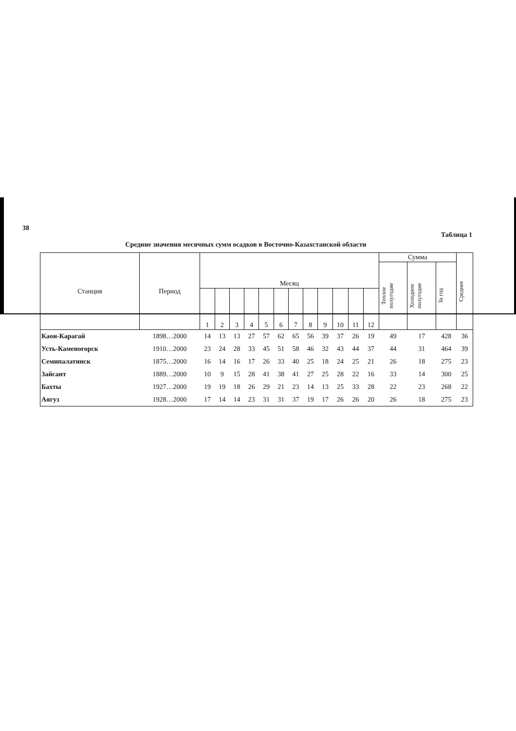38
Таблица 1
Средние значения месячных сумм осадков в Восточно-Казахстанской области
| Станция | Период | Месяц | | | | | | | | | | | | Сумма | | | Среднее |
| --- | --- | --- | --- | --- | --- | --- | --- | --- | --- | --- | --- | --- | --- | --- | --- | --- | --- |
| | | | | | | | | | | | | | | Теплое полугодие | Холодное полугодие | За год | |
| | | 1 | 2 | 3 | 4 | 5 | 6 | 7 | 8 | 9 | 10 | 11 | 12 | | | | |
| Каон-Карагай | 1898…2000 | 14 | 13 | 13 | 27 | 57 | 62 | 65 | 56 | 39 | 37 | 26 | 19 | 49 | 17 | 428 | 36 |
| Усть-Каменогорск | 1910…2000 | 23 | 24 | 28 | 33 | 45 | 51 | 58 | 46 | 32 | 43 | 44 | 37 | 44 | 31 | 464 | 39 |
| Семипалатинск | 1875…2000 | 16 | 14 | 16 | 17 | 26 | 33 | 40 | 25 | 18 | 24 | 25 | 21 | 26 | 18 | 275 | 23 |
| Зайсант | 1889…2000 | 10 | 9 | 15 | 28 | 41 | 38 | 41 | 27 | 25 | 28 | 22 | 16 | 33 | 14 | 300 | 25 |
| Бахты | 1927…2000 | 19 | 19 | 18 | 26 | 29 | 21 | 23 | 14 | 13 | 25 | 33 | 28 | 22 | 23 | 268 | 22 |
| Аягуз | 1928…2000 | 17 | 14 | 14 | 23 | 31 | 31 | 37 | 19 | 17 | 26 | 26 | 20 | 26 | 18 | 275 | 23 |